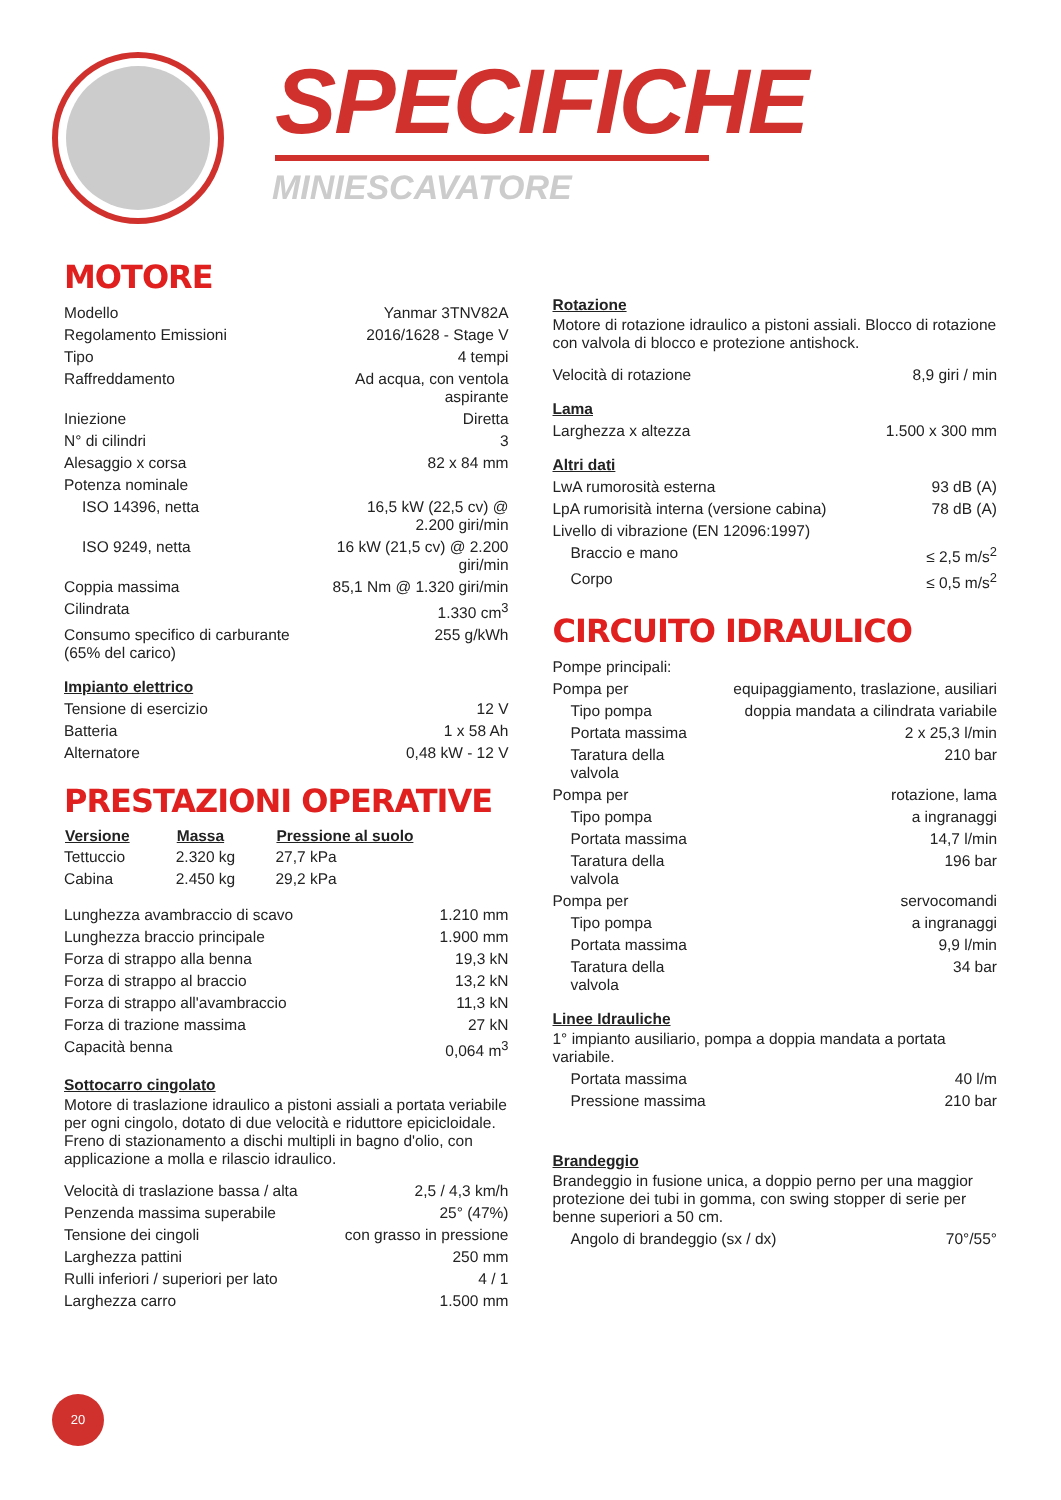SPECIFICHE
MINIESCAVATORE
MOTORE
| Modello | Yanmar 3TNV82A |
| Regolamento Emissioni | 2016/1628 - Stage V |
| Tipo | 4 tempi |
| Raffreddamento | Ad acqua, con ventola aspirante |
| Iniezione | Diretta |
| N° di cilindri | 3 |
| Alesaggio x corsa | 82 x 84 mm |
| Potenza nominale | |
| ISO 14396, netta | 16,5 kW (22,5 cv) @ 2.200 giri/min |
| ISO 9249, netta | 16 kW (21,5 cv) @ 2.200 giri/min |
| Coppia massima | 85,1 Nm @ 1.320 giri/min |
| Cilindrata | 1.330 cm<sup>3</sup> |
| Consumo specifico di carburante (65% del carico) | 255 g/kWh |
Impianto elettrico
| Tensione di esercizio | 12 V |
| Batteria | 1 x 58 Ah |
| Alternatore | 0,48 kW - 12 V |
PRESTAZIONI OPERATIVE
| Versione | Massa | Pressione al suolo |
| --- | --- | --- |
| Tettuccio | 2.320 kg | 27,7 kPa |
| Cabina | 2.450 kg | 29,2 kPa |
| Lunghezza avambraccio di scavo | 1.210 mm |
| Lunghezza braccio principale | 1.900 mm |
| Forza di strappo alla benna | 19,3 kN |
| Forza di strappo al braccio | 13,2 kN |
| Forza di strappo all'avambraccio | 11,3 kN |
| Forza di trazione massima | 27 kN |
| Capacità benna | 0,064 m<sup>3</sup> |
Sottocarro cingolato
Motore di traslazione idraulico a pistoni assiali a portata veriabile per ogni cingolo, dotato di due velocità e riduttore epicicloidale. Freno di stazionamento a dischi multipli in bagno d'olio, con applicazione a molla e rilascio idraulico.
| Velocità di traslazione bassa / alta | 2,5 / 4,3 km/h |
| Penzenda massima superabile | 25° (47%) |
| Tensione dei cingoli | con grasso in pressione |
| Larghezza pattini | 250 mm |
| Rulli inferiori / superiori per lato | 4 / 1 |
| Larghezza carro | 1.500 mm |
Rotazione
Motore di rotazione idraulico a pistoni assiali. Blocco di rotazione con valvola di blocco e protezione antishock.
| Velocità di rotazione | 8,9 giri / min |
Lama
| Larghezza x altezza | 1.500 x 300 mm |
Altri dati
| LwA rumorosità esterna | 93 dB (A) |
| LpA rumorisità interna (versione cabina) | 78 dB (A) |
| Livello di vibrazione (EN 12096:1997) | |
| Braccio e mano | ≤ 2,5 m/s<sup>2</sup> |
| Corpo | ≤ 0,5 m/s<sup>2</sup> |
CIRCUITO IDRAULICO
| Pompe principali: | |
| Pompa per | equipaggiamento, traslazione, ausiliari |
| Tipo pompa | doppia mandata a cilindrata variabile |
| Portata massima | 2 x 25,3 l/min |
| Taratura della valvola | 210 bar |
| Pompa per | rotazione, lama |
| Tipo pompa | a ingranaggi |
| Portata massima | 14,7 l/min |
| Taratura della valvola | 196 bar |
| Pompa per | servocomandi |
| Tipo pompa | a ingranaggi |
| Portata massima | 9,9 l/min |
| Taratura della valvola | 34 bar |
Linee Idrauliche
1° impianto ausiliario, pompa a doppia mandata a portata variabile.
| Portata massima | 40 l/m |
| Pressione massima | 210 bar |
Brandeggio
Brandeggio in fusione unica, a doppio perno per una maggior protezione dei tubi in gomma, con swing stopper di serie per benne superiori a 50 cm.
| Angolo di brandeggio (sx / dx) | 70°/55° |
20